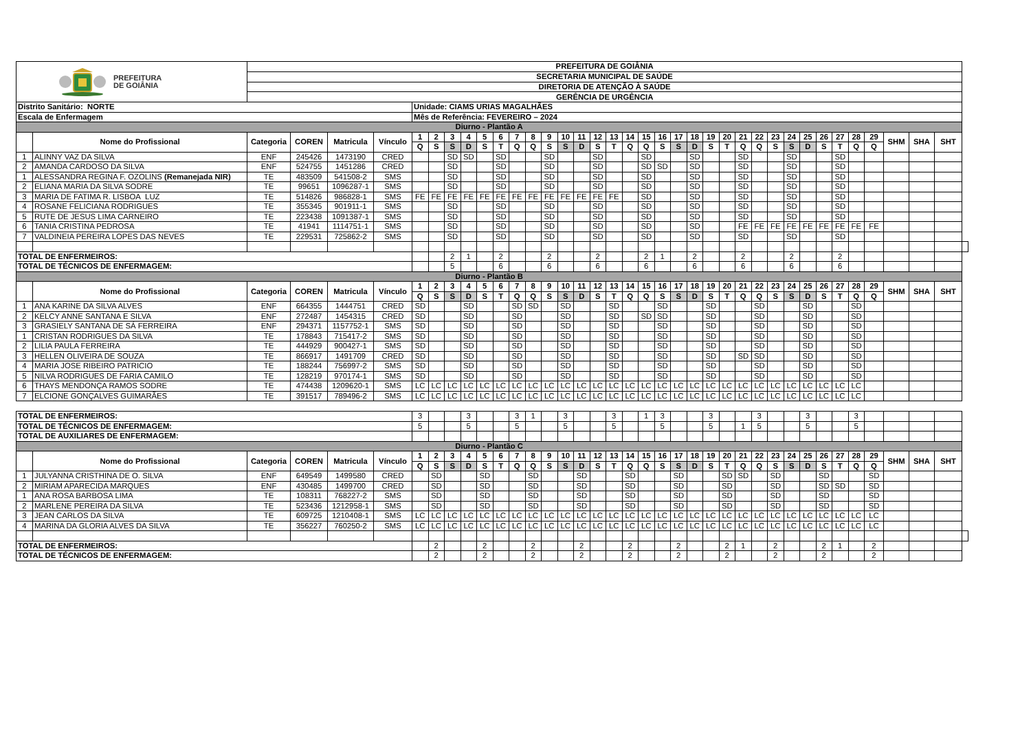| PREFEITURA DE GOIÂNIA | | PREFEITURA DE GOIÂNIA | | | | | | | | | | | | | | | | | | | | | | | | | | | | | | | | | | | | |
| | | SECRETARIA MUNICIPAL DE SAÚDE | | | | | | | | | | | | | | | | | | | | | | | | | | | | | | | | | | | | |
| | | DIRETORIA DE ATENÇÃO À SAÚDE | | | | | | | | | | | | | | | | | | | | | | | | | | | | | | | | | | | | |
| | | GERÊNCIA DE URGÊNCIA | | | | | | | | | | | | | | | | | | | | | | | | | | | | | | | | | | | | |
| Distrito Sanitário: NORTE | | | | | | Unidade: CIAMS URIAS MAGALHÃES | | | | | | | | | | | | | | | | | | | | | | | | | | | | | | | | |
| Escala de Enfermagem | | | | | | Mês de Referência: FEVEREIRO – 2024 | | | | | | | | | | | | | | | | | | | | | | | | | | | | | | | | |
| Diurno - Plantão A | | | | | | | | | | | | | | | | | | | | | | | | | | | | | | | | | | | | | | |
| | Nome do Profissional | Categoria | COREN | Matricula | Vínculo | 1 | 2 | 3 | 4 | 5 | 6 | 7 | 8 | 9 | 10 | 11 | 12 | 13 | 14 | 15 | 16 | 17 | 18 | 19 | 20 | 21 | 22 | 23 | 24 | 25 | 26 | 27 | 28 | 29 | SHM | SHA | SHT | |
| | | | | | | Q | S | S | D | S | T | Q | Q | S | S | D | S | T | Q | Q | S | S | D | S | T | Q | Q | S | S | D | S | T | Q | Q | | | | |
| 1 | ALINNY VAZ DA SILVA | ENF | 245426 | 1473190 | CRED | | | SD | SD | | SD | | | SD | | | SD | | | SD | | | SD | | | SD | | | SD | | | SD | | | | | | |
| 2 | AMANDA CARDOSO DA SILVA | ENF | 524755 | 1451286 | CRED | | | SD | | | SD | | | SD | | | SD | | | SD | SD | | SD | | | SD | | | SD | | | SD | | | | | | |
| 1 | ALESSANDRA REGINA F. OZOLINS (Remanejada NIR) | TE | 483509 | 541508-2 | SMS | | | SD | | | SD | | | SD | | | SD | | | SD | | | SD | | | SD | | | SD | | | SD | | | | | | |
| 2 | ELIANA MARIA DA SILVA SODRE | TE | 99651 | 1096287-1 | SMS | | | SD | | | SD | | | SD | | | SD | | | SD | | | SD | | | SD | | | SD | | | SD | | | | | | |
| 3 | MARIA DE FATIMA R. LISBOA LUZ | TE | 514826 | 986828-1 | SMS | FE | FE | FE | FE | FE | FE | FE | FE | FE | FE | FE | FE | FE | | SD | | | SD | | | SD | | | SD | | | SD | | | | | | |
| 4 | ROSANE FELICIANA RODRIGUES | TE | 355345 | 901911-1 | SMS | | | SD | | | SD | | | SD | | | SD | | | SD | | | SD | | | SD | | | SD | | | SD | | | | | | |
| 5 | RUTE DE JESUS LIMA CARNEIRO | TE | 223438 | 1091387-1 | SMS | | | SD | | | SD | | | SD | | | SD | | | SD | | | SD | | | SD | | | SD | | | SD | | | | | | |
| 6 | TANIA CRISTINA PEDROSA | TE | 41941 | 1114751-1 | SMS | | | SD | | | SD | | | SD | | | SD | | | SD | | | SD | | | FE | FE | FE | FE | FE | FE | FE | FE | FE | | | | |
| 7 | VALDINEIA PEREIRA LOPES DAS NEVES | TE | 229531 | 725862-2 | SMS | | | SD | | | SD | | | SD | | | SD | | | SD | | | SD | | | SD | | | SD | | | SD | | | | | | |
| TOTAL DE ENFERMEIROS: | | | | | | | | 2 | 1 | | 2 | | | 2 | | | 2 | | | 2 | 1 | | 2 | | | 2 | | | 2 | | | 2 | | | | | | |
| TOTAL DE TÉCNICOS DE ENFERMAGEM: | | | | | | | | 5 | | | 6 | | | 6 | | | 6 | | | 6 | | | 6 | | | 6 | | | 6 | | | 6 | | | | | | |
| Diurno - Plantão B | | | | | | | | | | | | | | | | | | | | | | | | | | | | | | | | | | | | | | |
| | Nome do Profissional | Categoria | COREN | Matricula | Vínculo | 1 | 2 | 3 | 4 | 5 | 6 | 7 | 8 | 9 | 10 | 11 | 12 | 13 | 14 | 15 | 16 | 17 | 18 | 19 | 20 | 21 | 22 | 23 | 24 | 25 | 26 | 27 | 28 | 29 | SHM | SHA | SHT | |
| | | | | | | Q | S | S | D | S | T | Q | Q | S | S | D | S | T | Q | Q | S | S | D | S | T | Q | Q | S | S | D | S | T | Q | Q | | | | |
| 1 | ANA KARINE DA SILVA ALVES | ENF | 664355 | 1444751 | CRED | SD | | | SD | | | SD | SD | | SD | | | SD | | | SD | | | SD | | | SD | | | SD | | | SD | | | | | |
| 2 | KELCY ANNE SANTANA E SILVA | ENF | 272487 | 1454315 | CRED | SD | | | SD | | | SD | | | SD | | | SD | | SD | SD | | | SD | | | SD | | | SD | | | SD | | | | | |
| 3 | GRASIELY SANTANA DE SÁ FERREIRA | ENF | 294371 | 1157752-1 | SMS | SD | | | SD | | | SD | | | SD | | | SD | | | SD | | | SD | | | SD | | | SD | | | SD | | | | | |
| 1 | CRISTAN RODRIGUES DA SILVA | TE | 178843 | 715417-2 | SMS | SD | | | SD | | | SD | | | SD | | | SD | | | SD | | | SD | | | SD | | | SD | | | SD | | | | | |
| 2 | LILIA PAULA FERREIRA | TE | 444929 | 900427-1 | SMS | SD | | | SD | | | SD | | | SD | | | SD | | | SD | | | SD | | | SD | | | SD | | | SD | | | | | |
| 3 | HELLEN OLIVEIRA DE SOUZA | TE | 866917 | 1491709 | CRED | SD | | | SD | | | SD | | | SD | | | SD | | | SD | | | SD | | SD | SD | | | SD | | | SD | | | | | |
| 4 | MARIA JOSE RIBEIRO PATRICIO | TE | 188244 | 756997-2 | SMS | SD | | | SD | | | SD | | | SD | | | SD | | | SD | | | SD | | | SD | | | SD | | | SD | | | | | |
| 5 | NILVA RODRIGUES DE FARIA CAMILO | TE | 128219 | 970174-1 | SMS | SD | | | SD | | | SD | | | SD | | | SD | | | SD | | | SD | | | SD | | | SD | | | SD | | | | | |
| 6 | THAYS MENDONÇA RAMOS SODRE | TE | 474438 | 1209620-1 | SMS | LC | LC | LC | LC | LC | LC | LC | LC | LC | LC | LC | LC | LC | LC | LC | LC | LC | LC | LC | LC | LC | LC | LC | LC | LC | LC | LC | LC | | | | | |
| 7 | ELCIONE GONÇALVES GUIMARÃES | TE | 391517 | 789496-2 | SMS | LC | LC | LC | LC | LC | LC | LC | LC | LC | LC | LC | LC | LC | LC | LC | LC | LC | LC | LC | LC | LC | LC | LC | LC | LC | LC | LC | LC | | | | | |
| TOTAL DE ENFERMEIROS: | | | | | | 3 | | | 3 | | | 3 | 1 | | 3 | | | 3 | | 1 | 3 | | | 3 | | | 3 | | | 3 | | | 3 | | | | | |
| TOTAL DE TÉCNICOS DE ENFERMAGEM: | | | | | | 5 | | | 5 | | | 5 | | | 5 | | | 5 | | | 5 | | | 5 | | 1 | 5 | | | 5 | | | 5 | | | | | |
| TOTAL DE AUXILIARES DE ENFERMAGEM: | | | | | | | | | | | | | | | | | | | | | | | | | | | | | | | | | | | | | | |
| Diurno - Plantão C | | | | | | | | | | | | | | | | | | | | | | | | | | | | | | | | | | | | | | |
| | Nome do Profissional | Categoria | COREN | Matricula | Vínculo | 1 | 2 | 3 | 4 | 5 | 6 | 7 | 8 | 9 | 10 | 11 | 12 | 13 | 14 | 15 | 16 | 17 | 18 | 19 | 20 | 21 | 22 | 23 | 24 | 25 | 26 | 27 | 28 | 29 | SHM | SHA | SHT | |
| | | | | | | Q | S | S | D | S | T | Q | Q | S | S | D | S | T | Q | Q | S | S | D | S | T | Q | Q | S | S | D | S | T | Q | Q | | | | |
| 1 | JULYANNA CRISTHINA DE O. SILVA | ENF | 649549 | 1499580 | CRED | | SD | | | SD | | | SD | | | SD | | | SD | | | SD | | | SD | SD | | SD | | | SD | | | SD | | | | |
| 2 | MIRIAM APARECIDA MARQUES | ENF | 430485 | 1499700 | CRED | | SD | | | SD | | | SD | | | SD | | | SD | | | SD | | | SD | | | SD | | | SD | SD | | SD | | | | |
| 1 | ANA ROSA BARBOSA LIMA | TE | 108311 | 768227-2 | SMS | | SD | | | SD | | | SD | | | SD | | | SD | | | SD | | | SD | | | SD | | | SD | | | SD | | | | |
| 2 | MARLENE PEREIRA DA SILVA | TE | 523436 | 1212958-1 | SMS | | SD | | | SD | | | SD | | | SD | | | SD | | | SD | | | SD | | | SD | | | SD | | | SD | | | | |
| 3 | JEAN CARLOS DA SILVA | TE | 609725 | 1210408-1 | SMS | LC | LC | LC | LC | LC | LC | LC | LC | LC | LC | LC | LC | LC | LC | LC | LC | LC | LC | LC | LC | LC | LC | LC | LC | LC | LC | LC | LC | LC | | | | |
| 4 | MARINA DA GLORIA ALVES DA SILVA | TE | 356227 | 760250-2 | SMS | LC | LC | LC | LC | LC | LC | LC | LC | LC | LC | LC | LC | LC | LC | LC | LC | LC | LC | LC | LC | LC | LC | LC | LC | LC | LC | LC | LC | LC | | | | |
| TOTAL DE ENFERMEIROS: | | | | | | | 2 | | | 2 | | | 2 | | | 2 | | | 2 | | | 2 | | | 2 | 1 | | 2 | | | 2 | 1 | | 2 | | | | |
| TOTAL DE TÉCNICOS DE ENFERMAGEM: | | | | | | | 2 | | | 2 | | | 2 | | | 2 | | | 2 | | | 2 | | | 2 | | | 2 | | | 2 | | | 2 | | | | |